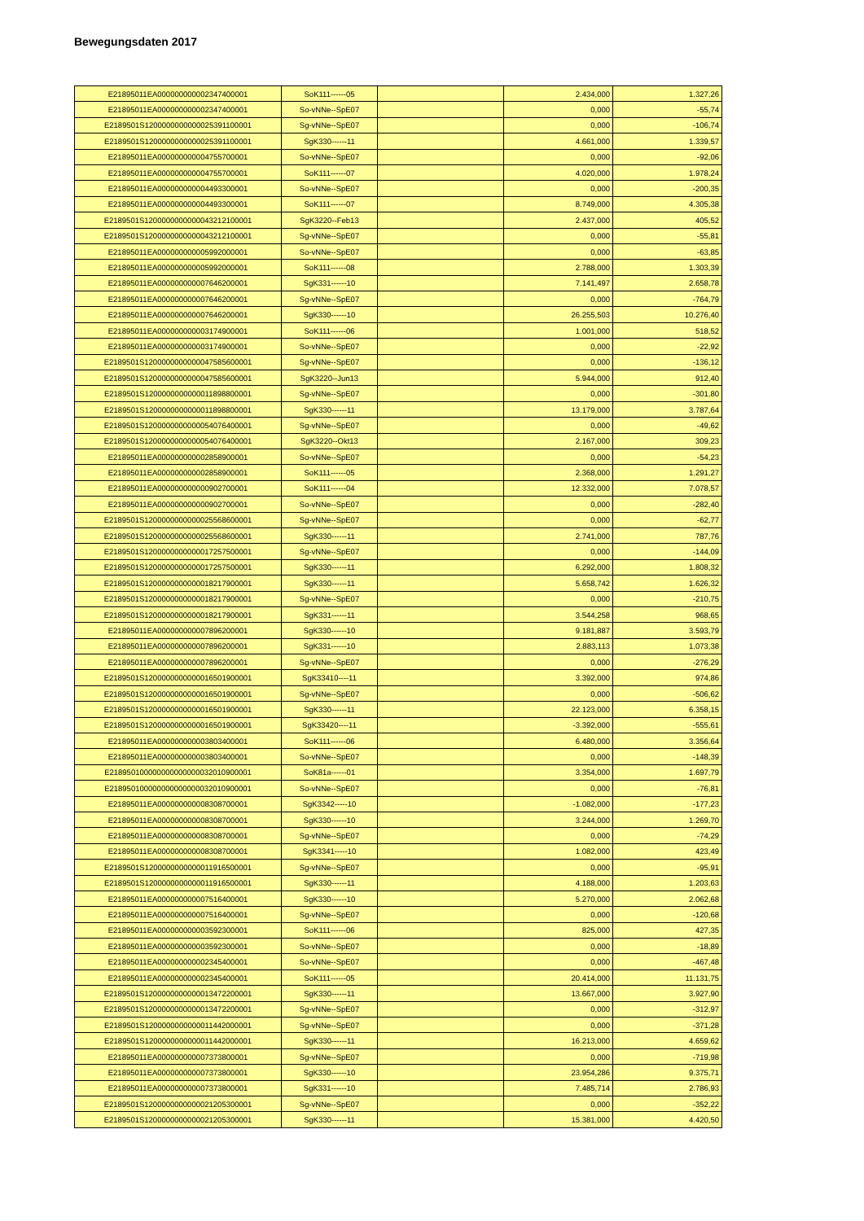Bewegungsdaten 2017
| E21895011EA000000000002347400001 | SoK111------05 | | 2.434,000 | 1.327,26 |
| E21895011EA000000000002347400001 | So-vNNe--SpE07 | | 0,000 | -55,74 |
| E2189501S1200000000000025391100001 | Sg-vNNe--SpE07 | | 0,000 | -106,74 |
| E2189501S1200000000000025391100001 | SgK330------11 | | 4.661,000 | 1.339,57 |
| E21895011EA000000000004755700001 | So-vNNe--SpE07 | | 0,000 | -92,06 |
| E21895011EA000000000004755700001 | SoK111------07 | | 4.020,000 | 1.978,24 |
| E21895011EA000000000004493300001 | So-vNNe--SpE07 | | 0,000 | -200,35 |
| E21895011EA000000000004493300001 | SoK111------07 | | 8.749,000 | 4.305,38 |
| E2189501S1200000000000043212100001 | SgK3220--Feb13 | | 2.437,000 | 405,52 |
| E2189501S1200000000000043212100001 | Sg-vNNe--SpE07 | | 0,000 | -55,81 |
| E21895011EA000000000005992000001 | So-vNNe--SpE07 | | 0,000 | -63,85 |
| E21895011EA000000000005992000001 | SoK111------08 | | 2.788,000 | 1.303,39 |
| E21895011EA000000000007646200001 | SgK331------10 | | 7.141,497 | 2.658,78 |
| E21895011EA000000000007646200001 | Sg-vNNe--SpE07 | | 0,000 | -764,79 |
| E21895011EA000000000007646200001 | SgK330------10 | | 26.255,503 | 10.276,40 |
| E21895011EA000000000003174900001 | SoK111------06 | | 1.001,000 | 518,52 |
| E21895011EA000000000003174900001 | So-vNNe--SpE07 | | 0,000 | -22,92 |
| E2189501S1200000000000047585600001 | Sg-vNNe--SpE07 | | 0,000 | -136,12 |
| E2189501S1200000000000047585600001 | SgK3220--Jun13 | | 5.944,000 | 912,40 |
| E2189501S1200000000000011898800001 | Sg-vNNe--SpE07 | | 0,000 | -301,80 |
| E2189501S1200000000000011898800001 | SgK330------11 | | 13.179,000 | 3.787,64 |
| E2189501S1200000000000054076400001 | Sg-vNNe--SpE07 | | 0,000 | -49,62 |
| E2189501S1200000000000054076400001 | SgK3220--Okt13 | | 2.167,000 | 309,23 |
| E21895011EA000000000002858900001 | So-vNNe--SpE07 | | 0,000 | -54,23 |
| E21895011EA000000000002858900001 | SoK111------05 | | 2.368,000 | 1.291,27 |
| E21895011EA000000000000902700001 | SoK111------04 | | 12.332,000 | 7.078,57 |
| E21895011EA000000000000902700001 | So-vNNe--SpE07 | | 0,000 | -282,40 |
| E2189501S1200000000000025568600001 | Sg-vNNe--SpE07 | | 0,000 | -62,77 |
| E2189501S1200000000000025568600001 | SgK330------11 | | 2.741,000 | 787,76 |
| E2189501S1200000000000017257500001 | Sg-vNNe--SpE07 | | 0,000 | -144,09 |
| E2189501S1200000000000017257500001 | SgK330------11 | | 6.292,000 | 1.808,32 |
| E2189501S1200000000000018217900001 | SgK330------11 | | 5.658,742 | 1.626,32 |
| E2189501S1200000000000018217900001 | Sg-vNNe--SpE07 | | 0,000 | -210,75 |
| E2189501S1200000000000018217900001 | SgK331------11 | | 3.544,258 | 968,65 |
| E21895011EA000000000007896200001 | SgK330------10 | | 9.181,887 | 3.593,79 |
| E21895011EA000000000007896200001 | SgK331------10 | | 2.883,113 | 1.073,38 |
| E21895011EA000000000007896200001 | Sg-vNNe--SpE07 | | 0,000 | -276,29 |
| E2189501S1200000000000016501900001 | SgK33410----11 | | 3.392,000 | 974,86 |
| E2189501S1200000000000016501900001 | Sg-vNNe--SpE07 | | 0,000 | -506,62 |
| E2189501S1200000000000016501900001 | SgK330------11 | | 22.123,000 | 6.358,15 |
| E2189501S1200000000000016501900001 | SgK33420----11 | | -3.392,000 | -555,61 |
| E21895011EA000000000003803400001 | SoK111------06 | | 6.480,000 | 3.356,64 |
| E21895011EA000000000003803400001 | So-vNNe--SpE07 | | 0,000 | -148,39 |
| E218950100000000000000032010900001 | SoK81a------01 | | 3.354,000 | 1.697,79 |
| E218950100000000000000032010900001 | So-vNNe--SpE07 | | 0,000 | -76,81 |
| E21895011EA000000000008308700001 | SgK3342-----10 | | -1.082,000 | -177,23 |
| E21895011EA000000000008308700001 | SgK330------10 | | 3.244,000 | 1.269,70 |
| E21895011EA000000000008308700001 | Sg-vNNe--SpE07 | | 0,000 | -74,29 |
| E21895011EA000000000008308700001 | SgK3341-----10 | | 1.082,000 | 423,49 |
| E2189501S1200000000000011916500001 | Sg-vNNe--SpE07 | | 0,000 | -95,91 |
| E2189501S1200000000000011916500001 | SgK330------11 | | 4.188,000 | 1.203,63 |
| E21895011EA000000000007516400001 | SgK330------10 | | 5.270,000 | 2.062,68 |
| E21895011EA000000000007516400001 | Sg-vNNe--SpE07 | | 0,000 | -120,68 |
| E21895011EA000000000003592300001 | SoK111------06 | | 825,000 | 427,35 |
| E21895011EA000000000003592300001 | So-vNNe--SpE07 | | 0,000 | -18,89 |
| E21895011EA000000000002345400001 | So-vNNe--SpE07 | | 0,000 | -467,48 |
| E21895011EA000000000002345400001 | SoK111------05 | | 20.414,000 | 11.131,75 |
| E2189501S1200000000000013472200001 | SgK330------11 | | 13.667,000 | 3.927,90 |
| E2189501S1200000000000013472200001 | Sg-vNNe--SpE07 | | 0,000 | -312,97 |
| E2189501S1200000000000011442000001 | Sg-vNNe--SpE07 | | 0,000 | -371,28 |
| E2189501S1200000000000011442000001 | SgK330------11 | | 16.213,000 | 4.659,62 |
| E21895011EA000000000007373800001 | Sg-vNNe--SpE07 | | 0,000 | -719,98 |
| E21895011EA000000000007373800001 | SgK330------10 | | 23.954,286 | 9.375,71 |
| E21895011EA000000000007373800001 | SgK331------10 | | 7.485,714 | 2.786,93 |
| E2189501S1200000000000021205300001 | Sg-vNNe--SpE07 | | 0,000 | -352,22 |
| E2189501S1200000000000021205300001 | SgK330------11 | | 15.381,000 | 4.420,50 |